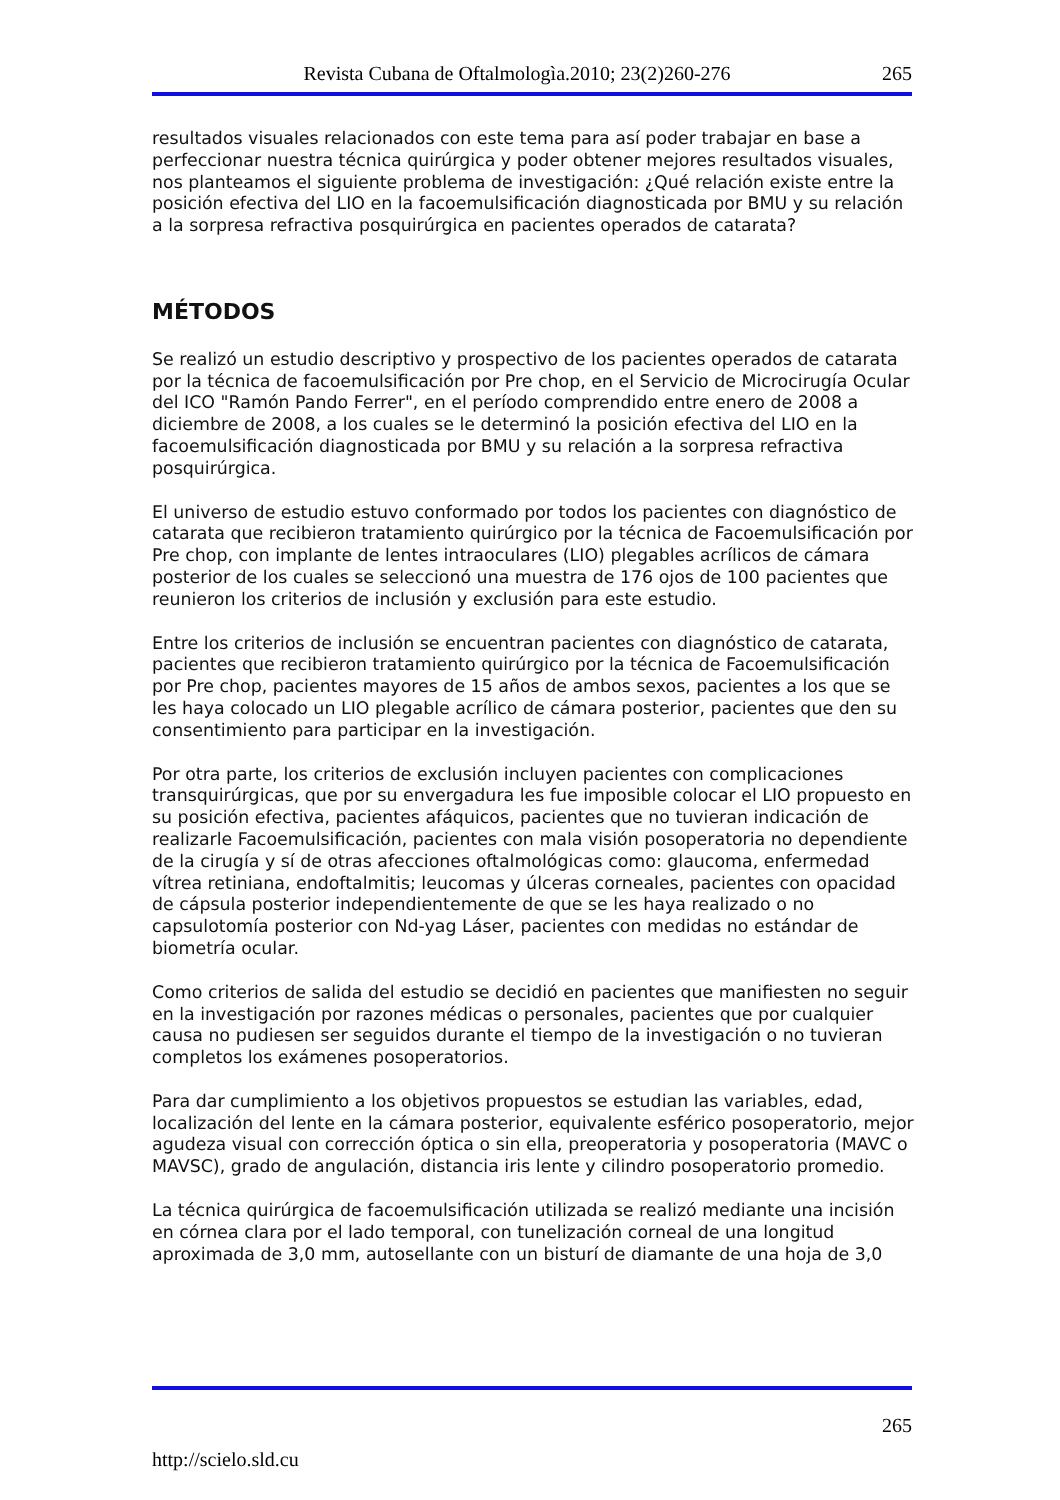Revista Cubana de Oftalmologìa.2010; 23(2)260-276 265
resultados visuales relacionados con este tema para así poder trabajar en base a perfeccionar nuestra técnica quirúrgica y poder obtener mejores resultados visuales, nos planteamos el siguiente problema de investigación: ¿Qué relación existe entre la posición efectiva del LIO en la facoemulsificación diagnosticada por BMU y su relación a la sorpresa refractiva posquirúrgica en pacientes operados de catarata?
MÉTODOS
Se realizó un estudio descriptivo y prospectivo de los pacientes operados de catarata por la técnica de facoemulsificación por Pre chop, en el Servicio de Microcirugía Ocular del ICO "Ramón Pando Ferrer", en el período comprendido entre enero de 2008 a diciembre de 2008, a los cuales se le determinó la posición efectiva del LIO en la facoemulsificación diagnosticada por BMU y su relación a la sorpresa refractiva posquirúrgica.
El universo de estudio estuvo conformado por todos los pacientes con diagnóstico de catarata que recibieron tratamiento quirúrgico por la técnica de Facoemulsificación por Pre chop, con implante de lentes intraoculares (LIO) plegables acrílicos de cámara posterior de los cuales se seleccionó una muestra de 176 ojos de 100 pacientes que reunieron los criterios de inclusión y exclusión para este estudio.
Entre los criterios de inclusión se encuentran pacientes con diagnóstico de catarata, pacientes que recibieron tratamiento quirúrgico por la técnica de Facoemulsificación por Pre chop, pacientes mayores de 15 años de ambos sexos, pacientes a los que se les haya colocado un LIO plegable acrílico de cámara posterior, pacientes que den su consentimiento para participar en la investigación.
Por otra parte, los criterios de exclusión incluyen pacientes con complicaciones transquirúrgicas, que por su envergadura les fue imposible colocar el LIO propuesto en su posición efectiva, pacientes afáquicos, pacientes que no tuvieran indicación de realizarle Facoemulsificación, pacientes con mala visión posoperatoria no dependiente de la cirugía y sí de otras afecciones oftalmológicas como: glaucoma, enfermedad vítrea retiniana, endoftalmitis; leucomas y úlceras corneales, pacientes con opacidad de cápsula posterior independientemente de que se les haya realizado o no capsulotomía posterior con Nd-yag Láser, pacientes con medidas no estándar de biometría ocular.
Como criterios de salida del estudio se decidió en pacientes que manifiesten no seguir en la investigación por razones médicas o personales, pacientes que por cualquier causa no pudiesen ser seguidos durante el tiempo de la investigación o no tuvieran completos los exámenes posoperatorios.
Para dar cumplimiento a los objetivos propuestos se estudian las variables, edad, localización del lente en la cámara posterior, equivalente esférico posoperatorio, mejor agudeza visual con corrección óptica o sin ella, preoperatoria y posoperatoria (MAVC o MAVSC), grado de angulación, distancia iris lente y cilindro posoperatorio promedio.
La técnica quirúrgica de facoemulsificación utilizada se realizó mediante una incisión en córnea clara por el lado temporal, con tunelización corneal de una longitud aproximada de 3,0 mm, autosellante con un bisturí de diamante de una hoja de 3,0
265
http://scielo.sld.cu